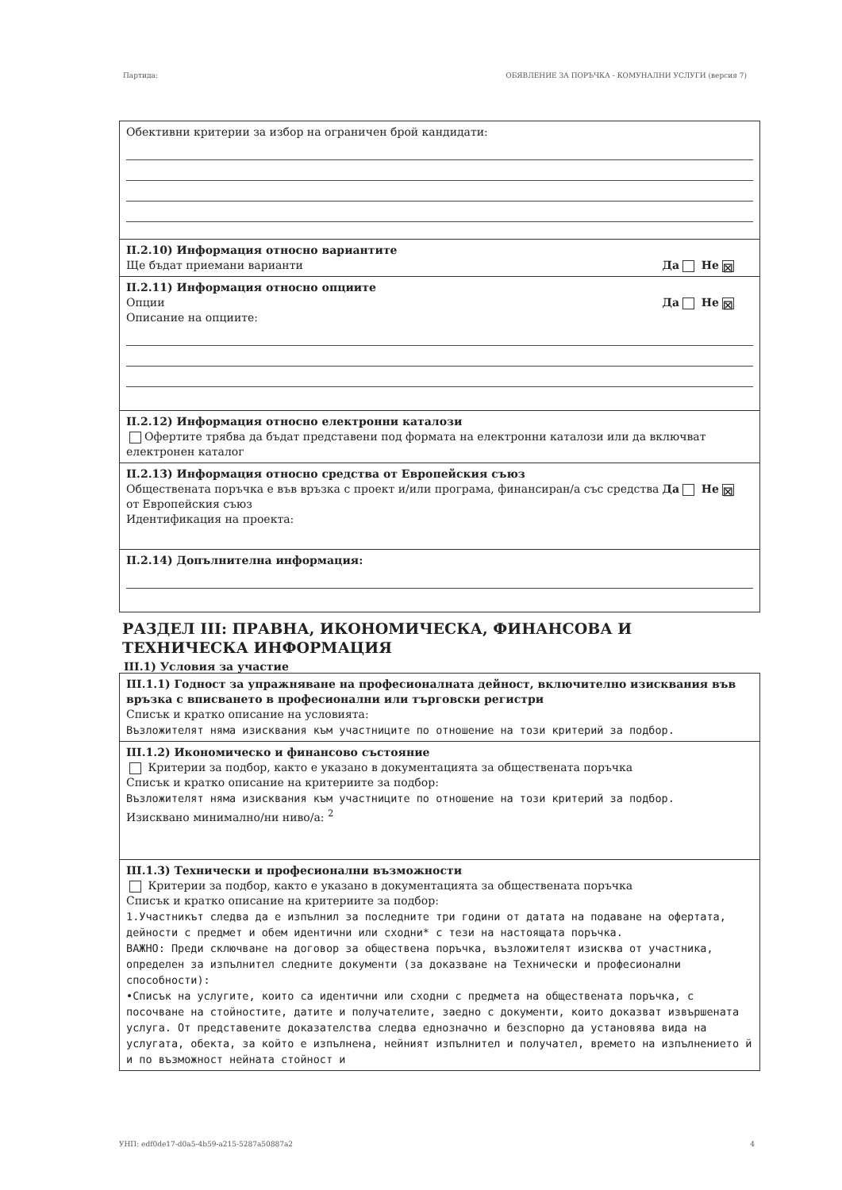Партида: ОБЯВЛЕНИЕ ЗА ПОРЪЧКА - КОМУНАЛНИ УСЛУГИ (версия 7)
Обективни критерии за избор на ограничен брой кандидати:
II.2.10) Информация относно вариантите
Ще бъдат приемани варианти Да Не ☒
II.2.11) Информация относно опциите
Опции Да Не ☒
Описание на опциите:
II.2.12) Информация относно електронни каталози
Офертите трябва да бъдат представени под формата на електронни каталози или да включват електронен каталог
II.2.13) Информация относно средства от Европейския съюз
Да Не ☒ Обществената поръчка е във връзка с проект и/или програма, финансиран/а със средства от Европейския съюз
Идентификация на проекта:
II.2.14) Допълнителна информация:
РАЗДЕЛ III: ПРАВНА, ИКОНОМИЧЕСКА, ФИНАНСОВА И ТЕХНИЧЕСКА ИНФОРМАЦИЯ
III.1) Условия за участие
III.1.1) Годност за упражняване на професионалната дейност, включително изисквания във връзка с вписването в професионални или търговски регистри
Списък и кратко описание на условията:
Възложителят няма изисквания към участниците по отношение на този критерий за подбор.
III.1.2) Икономическо и финансово състояние
Критерии за подбор, както е указано в документацията за обществената поръчка
Списък и кратко описание на критериите за подбор:
Възложителят няма изисквания към участниците по отношение на този критерий за подбор.
Изисквано минимално/ни ниво/а: <sup>2</sup>
III.1.3) Технически и професионални възможности
Критерии за подбор, както е указано в документацията за обществената поръчка
Списък и кратко описание на критериите за подбор:
1.Участникът следва да е изпълнил за последните три години от датата на подаване на офертата, дейности с предмет и обем идентични или сходни* с тези на настоящата поръчка.
ВАЖНО: Преди сключване на договор за обществена поръчка, възложителят изисква от участника, определен за изпълнител следните документи (за доказване на Технически и професионални способности):
•Списък на услугите, които са идентични или сходни с предмета на обществената поръчка, с посочване на стойностите, датите и получателите, заедно с документи, които доказват извършената услуга. От представените доказателства следва еднозначно и безспорно да установява вида на услугата, обекта, за който е изпълнена, нейният изпълнител и получател, времето на изпълнението й и по възможност нейната стойност и
УНП: edf0de17-d0a5-4b59-a215-5287a50887a2 4